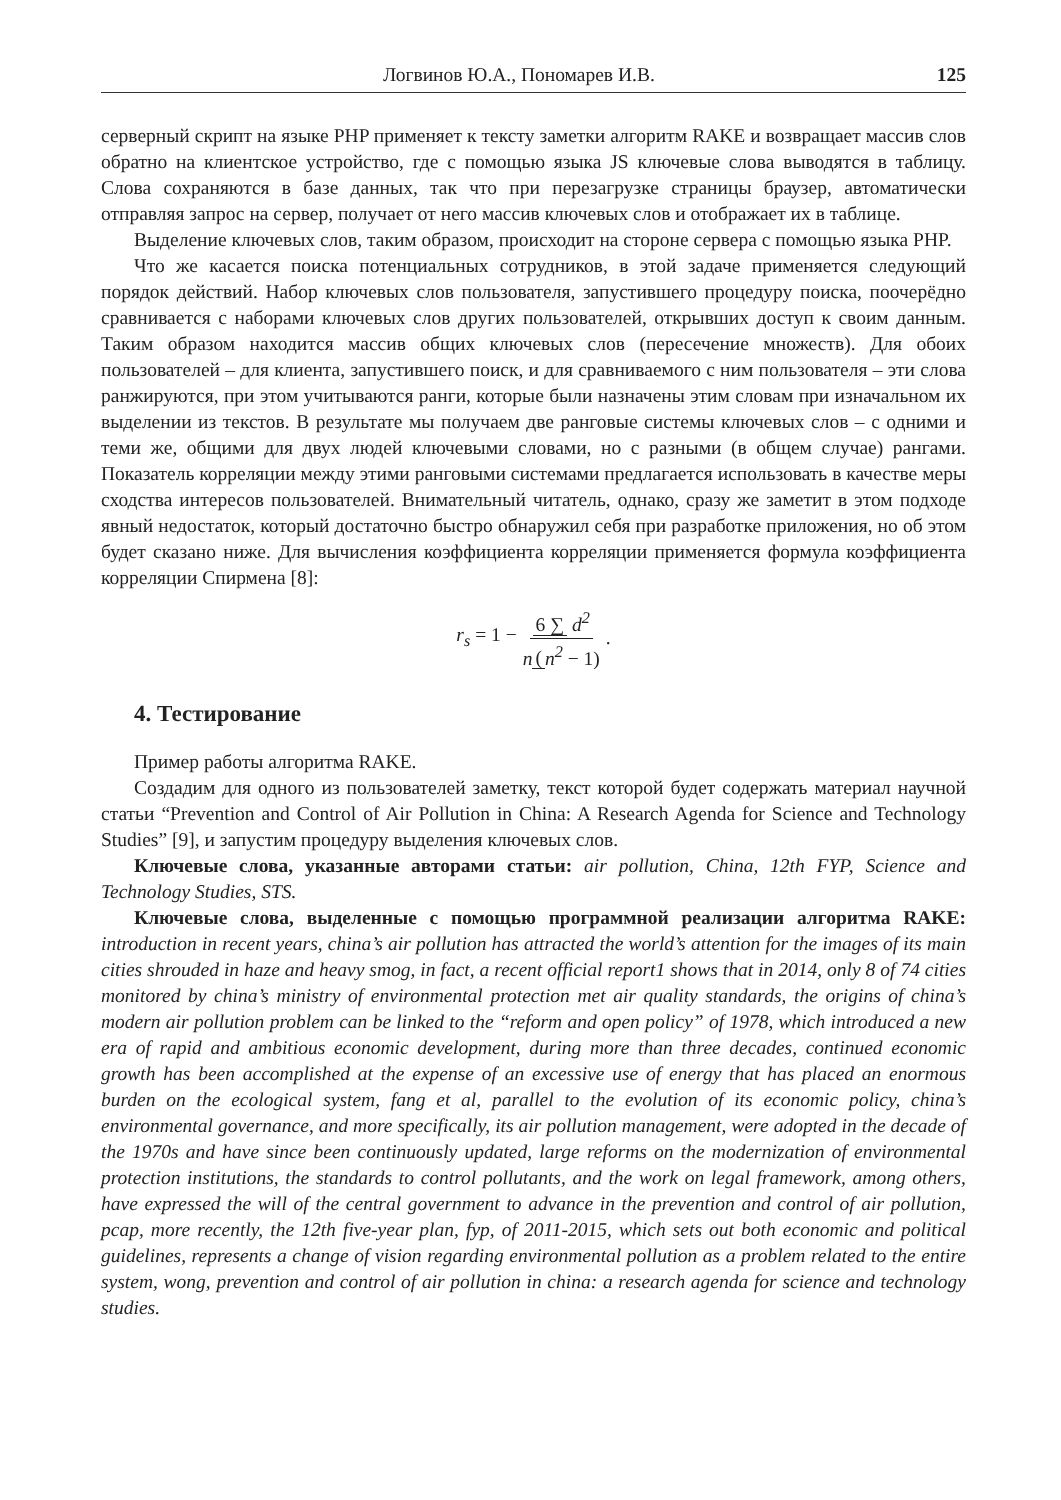Логвинов Ю.А., Пономарев И.В. 125
серверный скрипт на языке PHP применяет к тексту заметки алгоритм RAKE и возвращает массив слов обратно на клиентское устройство, где с помощью языка JS ключевые слова выводятся в таблицу. Слова сохраняются в базе данных, так что при перезагрузке страницы браузер, автоматически отправляя запрос на сервер, получает от него массив ключевых слов и отображает их в таблице.
Выделение ключевых слов, таким образом, происходит на стороне сервера с помощью языка PHP.
Что же касается поиска потенциальных сотрудников, в этой задаче применяется следующий порядок действий. Набор ключевых слов пользователя, запустившего процедуру поиска, поочерёдно сравнивается с наборами ключевых слов других пользователей, открывших доступ к своим данным. Таким образом находится массив общих ключевых слов (пересечение множеств). Для обоих пользователей – для клиента, запустившего поиск, и для сравниваемого с ним пользователя – эти слова ранжируются, при этом учитываются ранги, которые были назначены этим словам при изначальном их выделении из текстов. В результате мы получаем две ранговые системы ключевых слов – с одними и теми же, общими для двух людей ключевыми словами, но с разными (в общем случае) рангами. Показатель корреляции между этими ранговыми системами предлагается использовать в качестве меры сходства интересов пользователей. Внимательный читатель, однако, сразу же заметит в этом подходе явный недостаток, который достаточно быстро обнаружил себя при разработке приложения, но об этом будет сказано ниже. Для вычисления коэффициента корреляции применяется формула коэффициента корреляции Спирмена [8]:
r<sub>s</sub> = 1 − 6 ∑ d<sup>2</sup> n (n<sup>2</sup> − 1).
4. Тестирование
Пример работы алгоритма RAKE.
Создадим для одного из пользователей заметку, текст которой будет содержать материал научной статьи “Prevention and Control of Air Pollution in China: A Research Agenda for Science and Technology Studies” [9], и запустим процедуру выделения ключевых слов.
Ключевые слова, указанные авторами статьи: air pollution, China, 12th FYP, Science and Technology Studies, STS.
Ключевые слова, выделенные с помощью программной реализации алгоритма RAKE: introduction in recent years, china’s air pollution has attracted the world’s attention for the images of its main cities shrouded in haze and heavy smog, in fact, a recent official report1 shows that in 2014, only 8 of 74 cities monitored by china’s ministry of environmental protection met air quality standards, the origins of china’s modern air pollution problem can be linked to the “reform and open policy” of 1978, which introduced a new era of rapid and ambitious economic development, during more than three decades, continued economic growth has been accomplished at the expense of an excessive use of energy that has placed an enormous burden on the ecological system, fang et al, parallel to the evolution of its economic policy, china’s environmental governance, and more specifically, its air pollution management, were adopted in the decade of the 1970s and have since been continuously updated, large reforms on the modernization of environmental protection institutions, the standards to control pollutants, and the work on legal framework, among others, have expressed the will of the central government to advance in the prevention and control of air pollution, pcap, more recently, the 12th five-year plan, fyp, of 2011-2015, which sets out both economic and political guidelines, represents a change of vision regarding environmental pollution as a problem related to the entire system, wong, prevention and control of air pollution in china: a research agenda for science and technology studies.